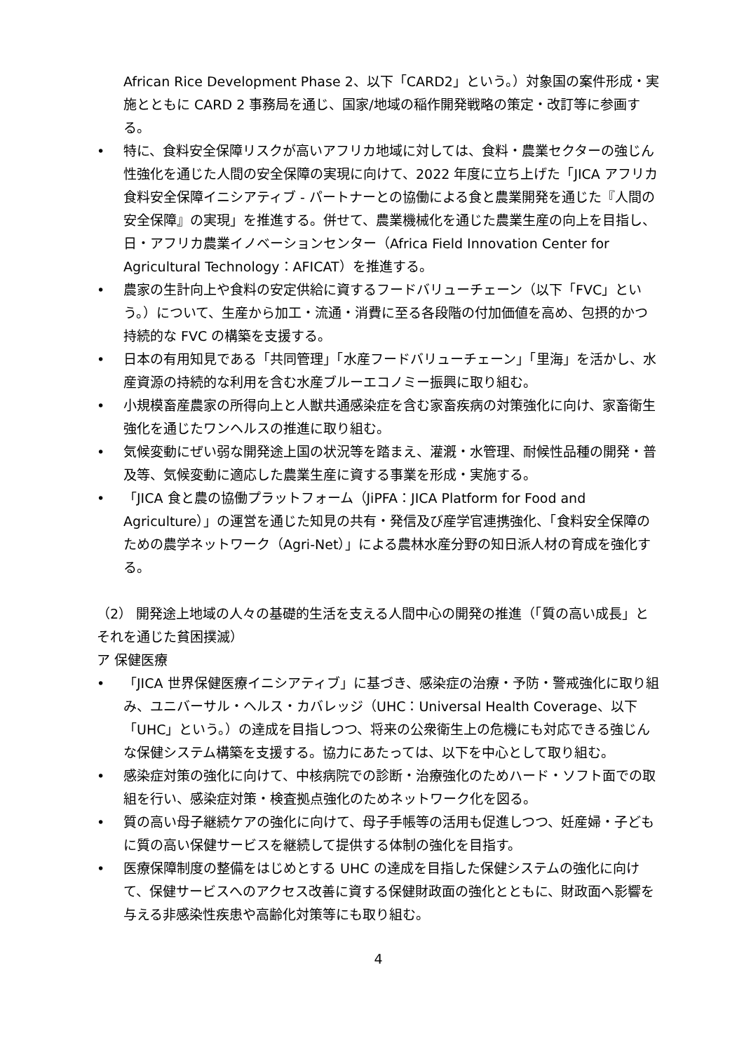African Rice Development Phase 2、以下「CARD2」という。）対象国の案件形成・実施とともに CARD 2 事務局を通じ、国家/地域の稲作開発戦略の策定・改訂等に参画する。
• 特に、食料安全保障リスクが高いアフリカ地域に対しては、食料・農業セクターの強じん性強化を通じた人間の安全保障の実現に向けて、2022 年度に立ち上げた「JICA アフリカ食料安全保障イニシアティブ - パートナーとの協働による食と農業開発を通じた『人間の安全保障』の実現」を推進する。併せて、農業機械化を通じた農業生産の向上を目指し、日・アフリカ農業イノベーションセンター（Africa Field Innovation Center for Agricultural Technology：AFICAT）を推進する。
• 農家の生計向上や食料の安定供給に資するフードバリューチェーン（以下「FVC」という。）について、生産から加工・流通・消費に至る各段階の付加価値を高め、包摂的かつ持続的な FVC の構築を支援する。
• 日本の有用知見である「共同管理」「水産フードバリューチェーン」「里海」を活かし、水産資源の持続的な利用を含む水産ブルーエコノミー振興に取り組む。
• 小規模畜産農家の所得向上と人獣共通感染症を含む家畜疾病の対策強化に向け、家畜衛生強化を通じたワンヘルスの推進に取り組む。
• 気候変動にぜい弱な開発途上国の状況等を踏まえ、灌漑・水管理、耐候性品種の開発・普及等、気候変動に適応した農業生産に資する事業を形成・実施する。
• 「JICA 食と農の協働プラットフォーム（JiPFA：JICA Platform for Food and Agriculture）」の運営を通じた知見の共有・発信及び産学官連携強化、「食料安全保障のための農学ネットワーク（Agri-Net）」による農林水産分野の知日派人材の育成を強化する。
（2） 開発途上地域の人々の基礎的生活を支える人間中心の開発の推進（「質の高い成長」とそれを通じた貧困撲滅）
ア 保健医療
• 「JICA 世界保健医療イニシアティブ」に基づき、感染症の治療・予防・警戒強化に取り組み、ユニバーサル・ヘルス・カバレッジ（UHC：Universal Health Coverage、以下「UHC」という。）の達成を目指しつつ、将来の公衆衛生上の危機にも対応できる強じんな保健システム構築を支援する。協力にあたっては、以下を中心として取り組む。
• 感染症対策の強化に向けて、中核病院での診断・治療強化のためハード・ソフト面での取組を行い、感染症対策・検査拠点強化のためネットワーク化を図る。
• 質の高い母子継続ケアの強化に向けて、母子手帳等の活用も促進しつつ、妊産婦・子どもに質の高い保健サービスを継続して提供する体制の強化を目指す。
• 医療保障制度の整備をはじめとする UHC の達成を目指した保健システムの強化に向けて、保健サービスへのアクセス改善に資する保健財政面の強化とともに、財政面へ影響を与える非感染性疾患や高齢化対策等にも取り組む。
4